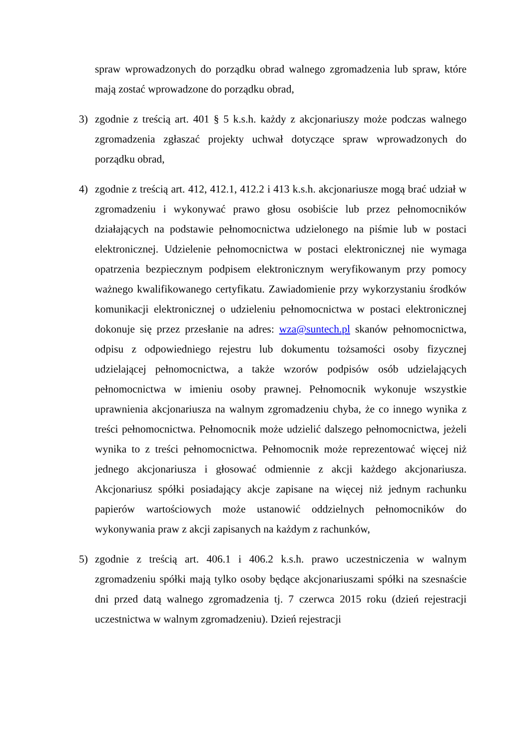spraw wprowadzonych do porządku obrad walnego zgromadzenia lub spraw, które mają zostać wprowadzone do porządku obrad,
3) zgodnie z treścią art. 401 § 5 k.s.h. każdy z akcjonariuszy może podczas walnego zgromadzenia zgłaszać projekty uchwał dotyczące spraw wprowadzonych do porządku obrad,
4) zgodnie z treścią art. 412, 412.1, 412.2 i 413 k.s.h. akcjonariusze mogą brać udział w zgromadzeniu i wykonywać prawo głosu osobiście lub przez pełnomocników działających na podstawie pełnomocnictwa udzielonego na piśmie lub w postaci elektronicznej. Udzielenie pełnomocnictwa w postaci elektronicznej nie wymaga opatrzenia bezpiecznym podpisem elektronicznym weryfikowanym przy pomocy ważnego kwalifikowanego certyfikatu. Zawiadomienie przy wykorzystaniu środków komunikacji elektronicznej o udzieleniu pełnomocnictwa w postaci elektronicznej dokonuje się przez przesłanie na adres: wza@suntech.pl skanów pełnomocnictwa, odpisu z odpowiedniego rejestru lub dokumentu tożsamości osoby fizycznej udzielającej pełnomocnictwa, a także wzorów podpisów osób udzielających pełnomocnictwa w imieniu osoby prawnej. Pełnomocnik wykonuje wszystkie uprawnienia akcjonariusza na walnym zgromadzeniu chyba, że co innego wynika z treści pełnomocnictwa. Pełnomocnik może udzielić dalszego pełnomocnictwa, jeżeli wynika to z treści pełnomocnictwa. Pełnomocnik może reprezentować więcej niż jednego akcjonariusza i głosować odmiennie z akcji każdego akcjonariusza. Akcjonariusz spółki posiadający akcje zapisane na więcej niż jednym rachunku papierów wartościowych może ustanowić oddzielnych pełnomocników do wykonywania praw z akcji zapisanych na każdym z rachunków,
5) zgodnie z treścią art. 406.1 i 406.2 k.s.h. prawo uczestniczenia w walnym zgromadzeniu spółki mają tylko osoby będące akcjonariuszami spółki na szesnaście dni przed datą walnego zgromadzenia tj. 7 czerwca 2015 roku (dzień rejestracji uczestnictwa w walnym zgromadzeniu). Dzień rejestracji